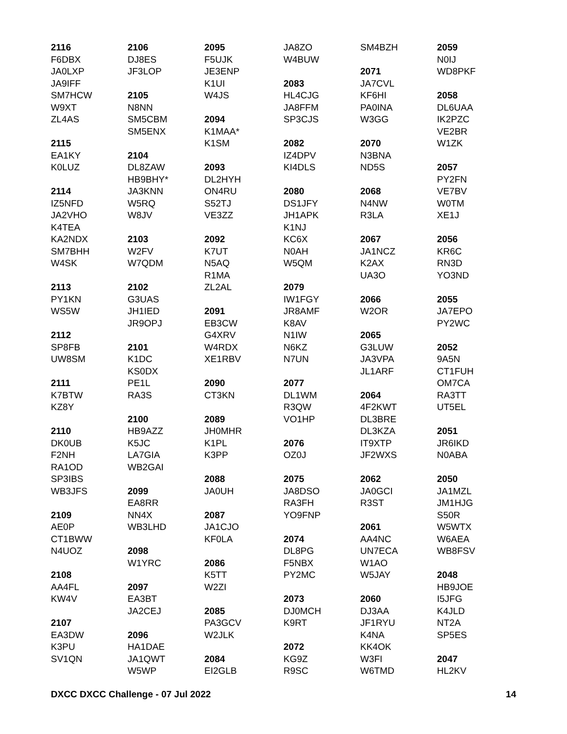2116 F6DBX JA0LXP JA9IFF SM7HCW W9XT ZL4AS 2115 EA1KY K0LUZ 2114 IZ5NFD JA2VHO K4TEA KA2NDX SM7BHH W4SK 2113 PY1KN WS5W 2112 SP8FB UW8SM 2111 K7BTW KZ8Y 2110 DK0UB F2NH RA1OD SP3IBS WB3JFS 2109 AE0P CT1BWW N4UOZ 2108 AA4FL KW4V 2107 EA3DW K3PU SV1QN
2106 DJ8ES JF3LOP 2105 N8NN SM5CBM SM5ENX 2104 DL8ZAW HB9BHY* JA3KNN W5RQ W8JV 2103 W2FV W7QDM 2102 G3UAS JH1IED JR9OPJ 2101 K1DC KS0DX PE1L RA3S 2100 HB9AZZ K5JC LA7GIA WB2GAI 2099 EA8RR NN4X WB3LHD 2098 W1YRC 2097 EA3BT JA2CEJ 2096 HA1DAE JA1QWT W5WP
2095 F5UJK JE3ENP K1UI W4JS 2094 K1MAA* K1SM 2093 DL2HYH ON4RU S52TJ VE3ZZ 2092 K7UT N5AQ R1MA ZL2AL 2091 EB3CW G4XRV W4RDX XE1RBV 2090 CT3KN 2089 JH0MHR K1PL K3PP 2088 JA0UH 2087 JA1CJO KF0LA 2086 K5TT W2ZI 2085 PA3GCV W2JLK 2084 EI2GLB
JA8ZO W4BUW 2083 HL4CJG JA8FFM SP3CJS 2082 IZ4DPV KI4DLS 2080 DS1JFY JH1APK K1NJ KC6X N0AH W5QM 2079 IW1FGY JR8AMF K8AV N1IW N6KZ N7UN 2077 DL1WM R3QW VO1HP 2076 OZ0J 2075 JA8DSO RA3FH YO9FNP 2074 DL8PG F5NBX PY2MC 2073 DJ0MCH K9RT 2072 KG9Z R9SC
SM4BZH 2071 JA7CVL KF6HI PA0INA W3GG 2070 N3BNA ND5S 2068 N4NW R3LA 2067 JA1NCZ K2AX UA3O 2066 W2OR 2065 G3LUW JA3VPA JL1ARF 2064 4F2KWT DL3BRE DL3KZA IT9XTP JF2WXS 2062 JA0GCI R3ST 2061 AA4NC UN7ECA W1AO W5JAY 2060 DJ3AA JF1RYU K4NA KK4OK W3FI W6TMD
2059 N0IJ WD8PKF 2058 DL6UAA IK2PZC VE2BR W1ZK 2057 PY2FN VE7BV W0TM XE1J 2056 KR6C RN3D YO3ND 2055 JA7EPO PY2WC 2052 9A5N CT1FUH OM7CA RA3TT UT5EL 2051 JR6IKD N0ABA 2050 JA1MZL JM1HJG S50R W5WTX W6AEA WB8FSV 2048 HB9JOE I5JFG K4JLD NT2A SP5ES 2047 HL2KV
DXCC DXCC Challenge - 07 Jul 2022 14